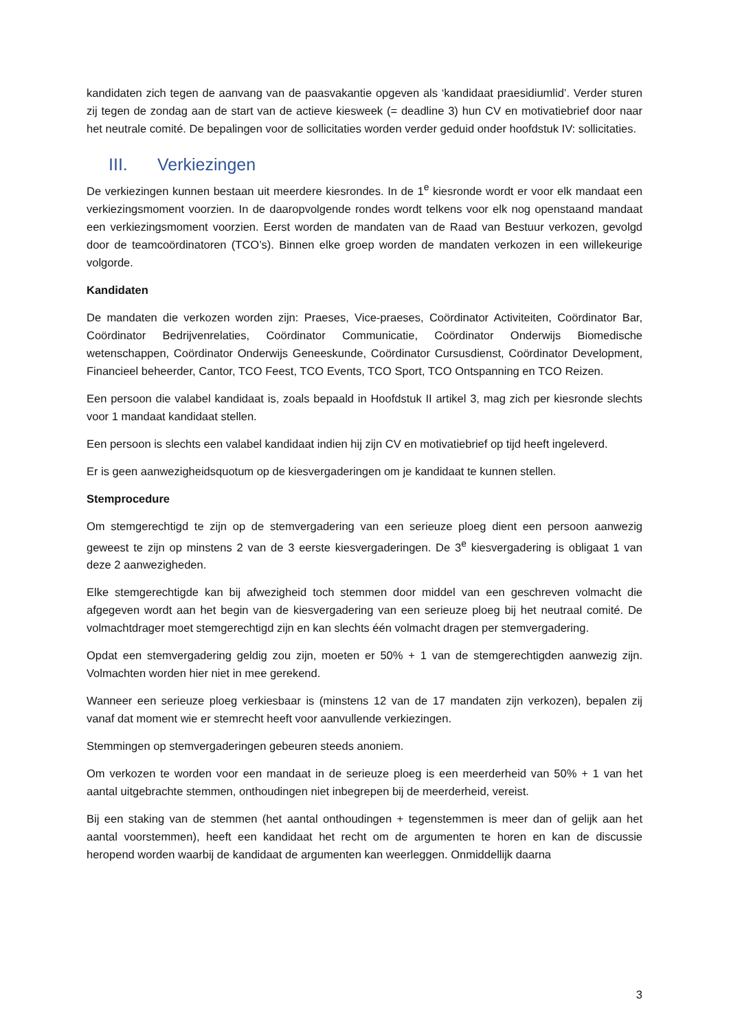kandidaten zich tegen de aanvang van de paasvakantie opgeven als ‘kandidaat praesidiumlid’. Verder sturen zij tegen de zondag aan de start van de actieve kiesweek (= deadline 3) hun CV en motivatiebrief door naar het neutrale comité. De bepalingen voor de sollicitaties worden verder geduid onder hoofdstuk IV: sollicitaties.
III. Verkiezingen
De verkiezingen kunnen bestaan uit meerdere kiesrondes. In de 1<sup>e</sup> kiesronde wordt er voor elk mandaat een verkiezingsmoment voorzien. In de daaropvolgende rondes wordt telkens voor elk nog openstaand mandaat een verkiezingsmoment voorzien. Eerst worden de mandaten van de Raad van Bestuur verkozen, gevolgd door de teamcoördinatoren (TCO’s). Binnen elke groep worden de mandaten verkozen in een willekeurige volgorde.
Kandidaten
De mandaten die verkozen worden zijn: Praeses, Vice-praeses, Coördinator Activiteiten, Coördinator Bar, Coördinator Bedrijvenrelaties, Coördinator Communicatie, Coördinator Onderwijs Biomedische wetenschappen, Coördinator Onderwijs Geneeskunde, Coördinator Cursusdienst, Coördinator Development, Financieel beheerder, Cantor, TCO Feest, TCO Events, TCO Sport, TCO Ontspanning en TCO Reizen.
Een persoon die valabel kandidaat is, zoals bepaald in Hoofdstuk II artikel 3, mag zich per kiesronde slechts voor 1 mandaat kandidaat stellen.
Een persoon is slechts een valabel kandidaat indien hij zijn CV en motivatiebrief op tijd heeft ingeleverd.
Er is geen aanwezigheidsquotum op de kiesvergaderingen om je kandidaat te kunnen stellen.
Stemprocedure
Om stemgerechtigd te zijn op de stemvergadering van een serieuze ploeg dient een persoon aanwezig geweest te zijn op minstens 2 van de 3 eerste kiesvergaderingen. De 3<sup>e</sup> kiesvergadering is obligaat 1 van deze 2 aanwezigheden.
Elke stemgerechtigde kan bij afwezigheid toch stemmen door middel van een geschreven volmacht die afgegeven wordt aan het begin van de kiesvergadering van een serieuze ploeg bij het neutraal comité. De volmachtdrager moet stemgerechtigd zijn en kan slechts één volmacht dragen per stemvergadering.
Opdat een stemvergadering geldig zou zijn, moeten er 50% + 1 van de stemgerechtigden aanwezig zijn. Volmachten worden hier niet in mee gerekend.
Wanneer een serieuze ploeg verkiesbaar is (minstens 12 van de 17 mandaten zijn verkozen), bepalen zij vanaf dat moment wie er stemrecht heeft voor aanvullende verkiezingen.
Stemmingen op stemvergaderingen gebeuren steeds anoniem.
Om verkozen te worden voor een mandaat in de serieuze ploeg is een meerderheid van 50% + 1 van het aantal uitgebrachte stemmen, onthoudingen niet inbegrepen bij de meerderheid, vereist.
Bij een staking van de stemmen (het aantal onthoudingen + tegenstemmen is meer dan of gelijk aan het aantal voorstemmen), heeft een kandidaat het recht om de argumenten te horen en kan de discussie heropend worden waarbij de kandidaat de argumenten kan weerleggen. Onmiddellijk daarna
3